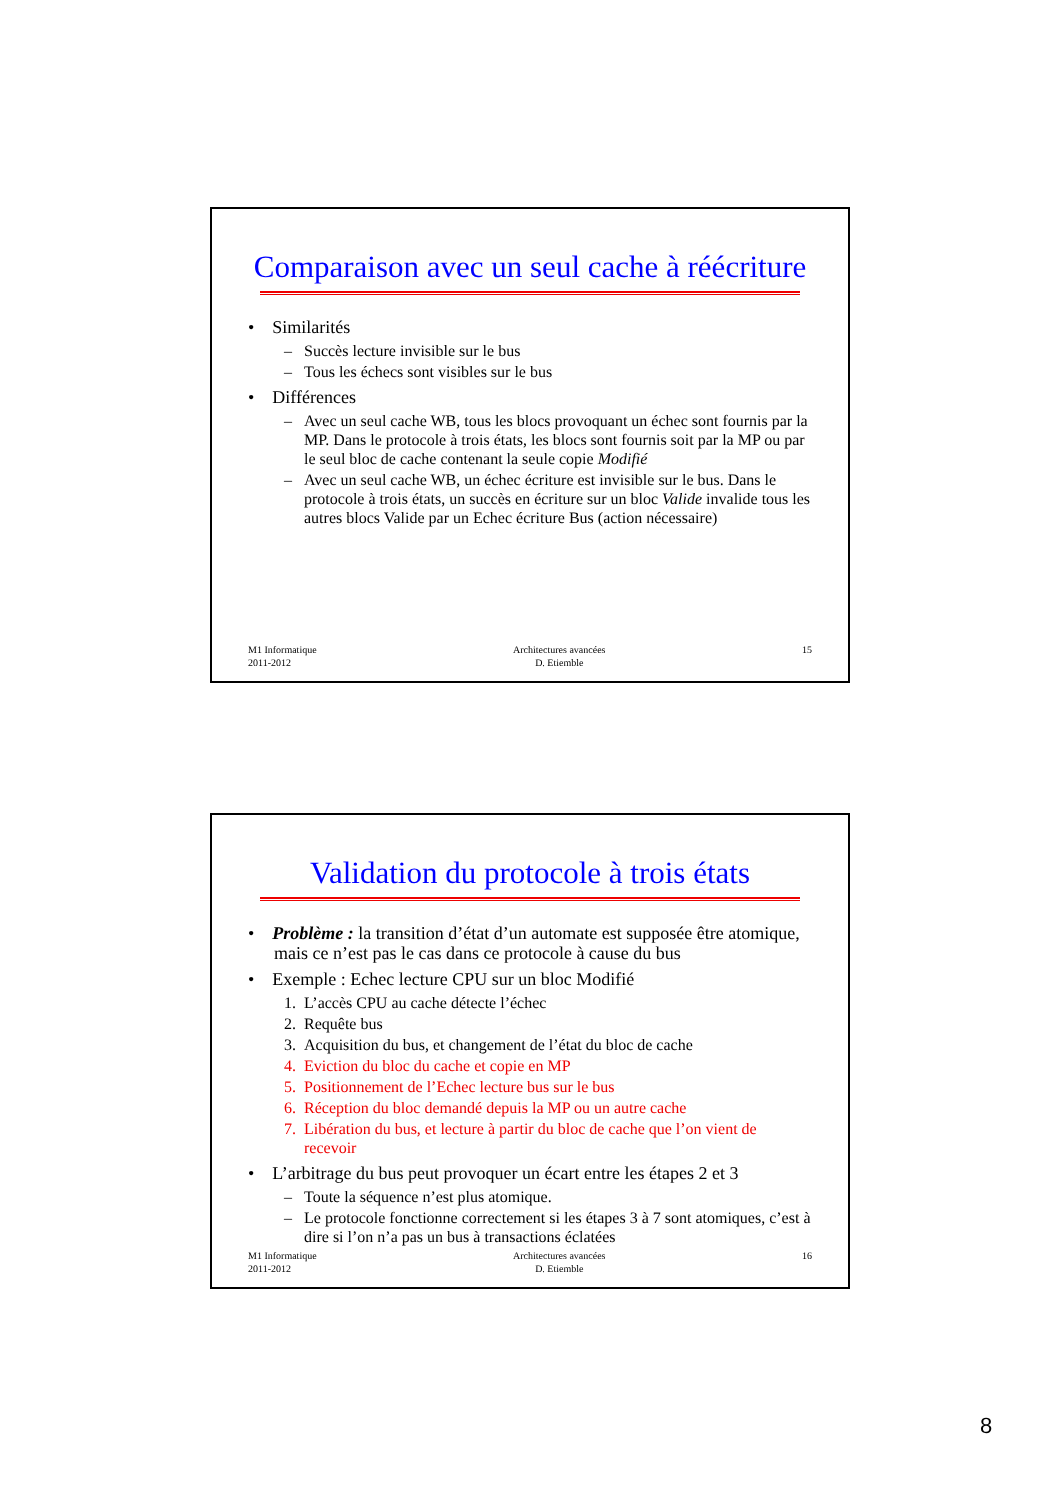Comparaison avec un seul cache à réécriture
• Similarités
– Succès lecture invisible sur le bus
– Tous les échecs sont visibles sur le bus
• Différences
– Avec un seul cache WB, tous les blocs provoquant un échec sont fournis par la MP. Dans le protocole à trois états, les blocs sont fournis soit par la MP ou par le seul bloc de cache contenant la seule copie Modifié
– Avec un seul cache WB, un échec écriture est invisible sur le bus. Dans le protocole à trois états, un succès en écriture sur un bloc Valide invalide tous les autres blocs Valide par un Echec écriture Bus (action nécessaire)
M1 Informatique
2011-2012 Architectures avancées
D. Etiemble 15
Validation du protocole à trois états
• Problème : la transition d’état d’un automate est supposée être atomique, mais ce n’est pas le cas dans ce protocole à cause du bus
• Exemple : Echec lecture CPU sur un bloc Modifié
1. L’accès CPU au cache détecte l’échec
2. Requête bus
3. Acquisition du bus, et changement de l’état du bloc de cache
4. Eviction du bloc du cache et copie en MP
5. Positionnement de l’Echec lecture bus sur le bus
6. Réception du bloc demandé depuis la MP ou un autre cache
7. Libération du bus, et lecture à partir du bloc de cache que l’on vient de recevoir
• L’arbitrage du bus peut provoquer un écart entre les étapes 2 et 3
– Toute la séquence n’est plus atomique.
– Le protocole fonctionne correctement si les étapes 3 à 7 sont atomiques, c’est à dire si l’on n’a pas un bus à transactions éclatées
M1 Informatique
2011-2012 Architectures avancées
D. Etiemble 16
8